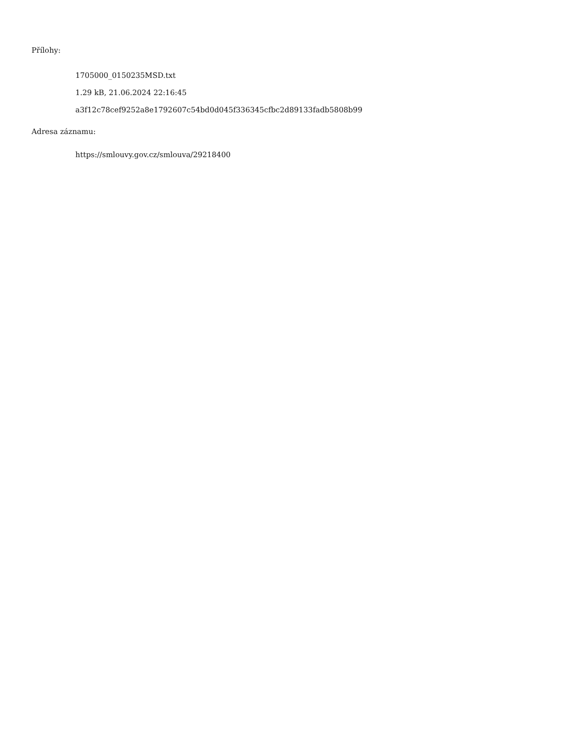Přílohy:
1705000_0150235MSD.txt
1.29 kB, 21.06.2024 22:16:45
a3f12c78cef9252a8e1792607c54bd0d045f336345cfbc2d89133fadb5808b99
Adresa záznamu:
https://smlouvy.gov.cz/smlouva/29218400